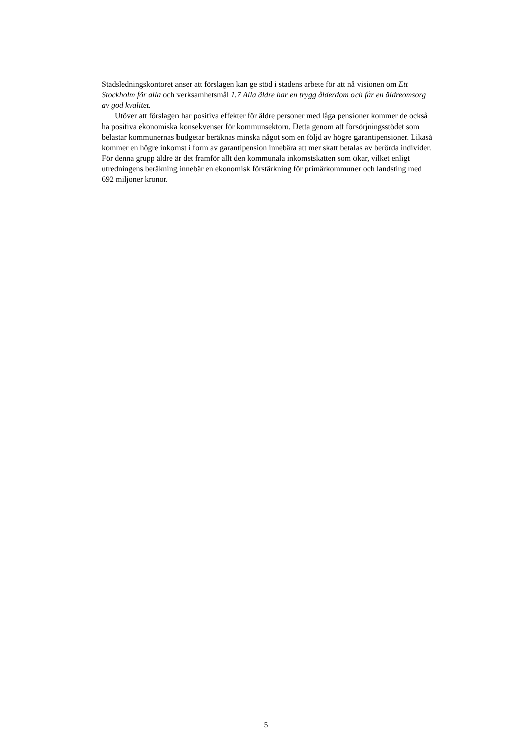Stadsledningskontoret anser att förslagen kan ge stöd i stadens arbete för att nå visionen om Ett Stockholm för alla och verksamhetsmål 1.7 Alla äldre har en trygg ålderdom och får en äldreomsorg av god kvalitet.
Utöver att förslagen har positiva effekter för äldre personer med låga pensioner kommer de också ha positiva ekonomiska konsekvenser för kommunsektorn. Detta genom att försörjningsstödet som belastar kommunernas budgetar beräknas minska något som en följd av högre garantipensioner. Likaså kommer en högre inkomst i form av garantipension innebära att mer skatt betalas av berörda individer. För denna grupp äldre är det framför allt den kommunala inkomstskatten som ökar, vilket enligt utredningens beräkning innebär en ekonomisk förstärkning för primärkommuner och landsting med 692 miljoner kronor.
5